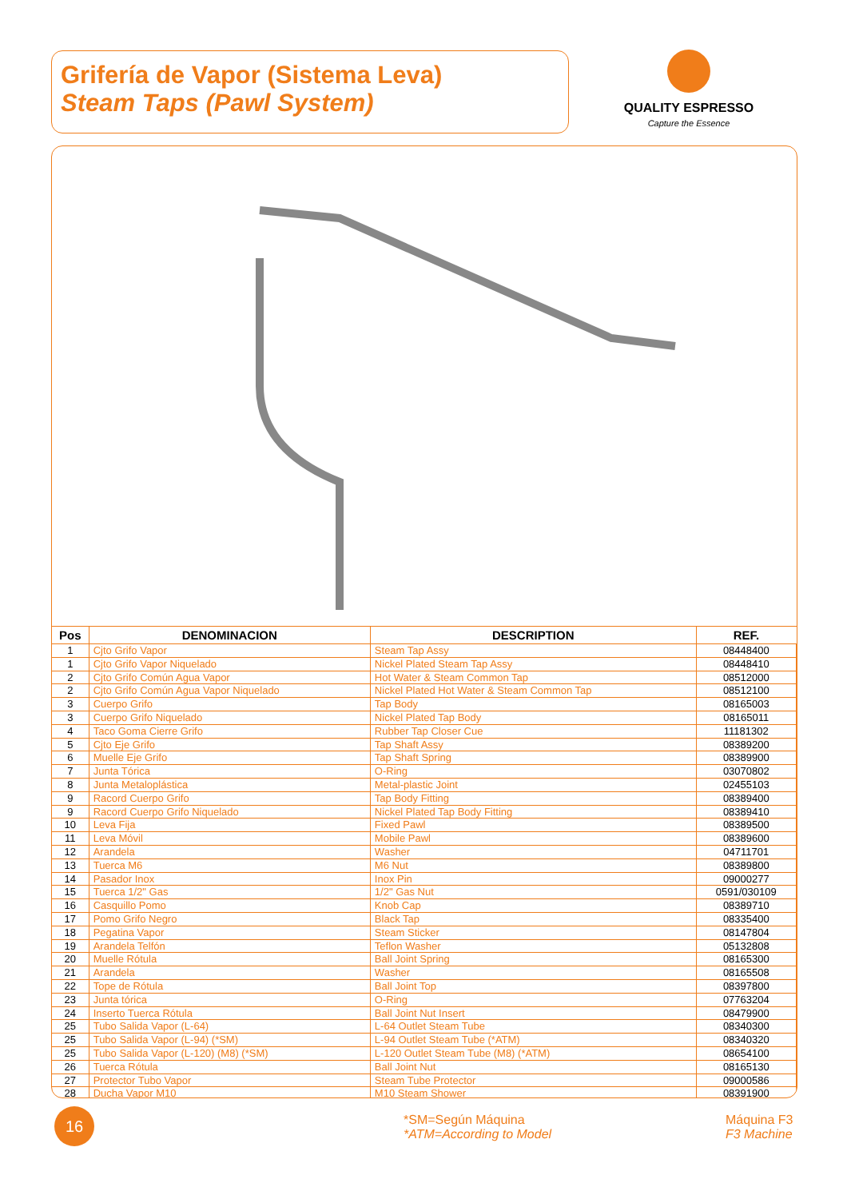Grifería de Vapor (Sistema Leva)
Steam Taps (Pawl System)
QUALITY ESPRESSO
Capture the Essence
| Pos | DENOMINACION | DESCRIPTION | REF. |
| --- | --- | --- | --- |
| 1 | Cjto Grifo Vapor | Steam Tap Assy | 08448400 |
| 1 | Cjto Grifo Vapor Niquelado | Nickel Plated Steam Tap Assy | 08448410 |
| 2 | Cjto Grifo Común Agua Vapor | Hot Water & Steam Common Tap | 08512000 |
| 2 | Cjto Grifo Común Agua Vapor Niquelado | Nickel Plated Hot Water & Steam Common Tap | 08512100 |
| 3 | Cuerpo Grifo | Tap Body | 08165003 |
| 3 | Cuerpo Grifo Niquelado | Nickel Plated Tap Body | 08165011 |
| 4 | Taco Goma Cierre Grifo | Rubber Tap Closer Cue | 11181302 |
| 5 | Cjto Eje Grifo | Tap Shaft Assy | 08389200 |
| 6 | Muelle Eje Grifo | Tap Shaft Spring | 08389900 |
| 7 | Junta Tórica | O-Ring | 03070802 |
| 8 | Junta Metaloplástica | Metal-plastic Joint | 02455103 |
| 9 | Racord Cuerpo Grifo | Tap Body Fitting | 08389400 |
| 9 | Racord Cuerpo Grifo Niquelado | Nickel Plated Tap Body Fitting | 08389410 |
| 10 | Leva Fija | Fixed Pawl | 08389500 |
| 11 | Leva Móvil | Mobile Pawl | 08389600 |
| 12 | Arandela | Washer | 04711701 |
| 13 | Tuerca M6 | M6 Nut | 08389800 |
| 14 | Pasador Inox | Inox Pin | 09000277 |
| 15 | Tuerca 1/2" Gas | 1/2" Gas Nut | 0591/030109 |
| 16 | Casquillo Pomo | Knob Cap | 08389710 |
| 17 | Pomo Grifo Negro | Black Tap | 08335400 |
| 18 | Pegatina Vapor | Steam Sticker | 08147804 |
| 19 | Arandela Telfón | Teflon Washer | 05132808 |
| 20 | Muelle Rótula | Ball Joint Spring | 08165300 |
| 21 | Arandela | Washer | 08165508 |
| 22 | Tope de Rótula | Ball Joint Top | 08397800 |
| 23 | Junta tórica | O-Ring | 07763204 |
| 24 | Inserto Tuerca Rótula | Ball Joint Nut Insert | 08479900 |
| 25 | Tubo Salida Vapor (L-64) | L-64 Outlet Steam Tube | 08340300 |
| 25 | Tubo Salida Vapor (L-94) (*SM) | L-94 Outlet Steam Tube (*ATM) | 08340320 |
| 25 | Tubo Salida Vapor (L-120) (M8) (*SM) | L-120 Outlet Steam Tube (M8) (*ATM) | 08654100 |
| 26 | Tuerca Rótula | Ball Joint Nut | 08165130 |
| 27 | Protector Tubo Vapor | Steam Tube Protector | 09000586 |
| 28 | Ducha Vapor M10 | M10 Steam Shower | 08391900 |
16
*SM=Según Máquina
*ATM=According to Model
Máquina F3
F3 Machine